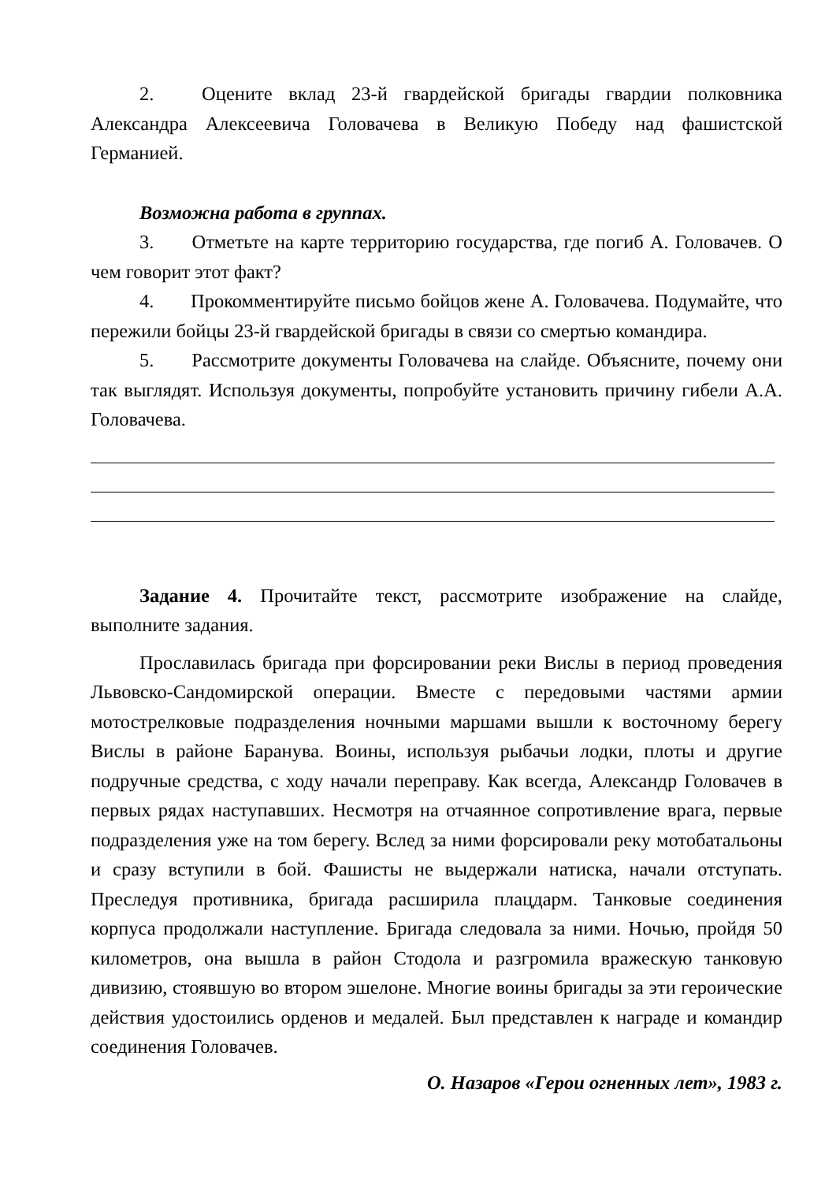2. Оцените вклад 23-й гвардейской бригады гвардии полковника Александра Алексеевича Головачева в Великую Победу над фашистской Германией.
Возможна работа в группах.
3. Отметьте на карте территорию государства, где погиб А. Головачев. О чем говорит этот факт?
4. Прокомментируйте письмо бойцов жене А. Головачева. Подумайте, что пережили бойцы 23-й гвардейской бригады в связи со смертью командира.
5. Рассмотрите документы Головачева на слайде. Объясните, почему они так выглядят. Используя документы, попробуйте установить причину гибели А.А. Головачева.
Задание 4. Прочитайте текст, рассмотрите изображение на слайде, выполните задания.
Прославилась бригада при форсировании реки Вислы в период проведения Львовско-Сандомирской операции. Вместе с передовыми частями армии мотострелковые подразделения ночными маршами вышли к восточному берегу Вислы в районе Баранува. Воины, используя рыбачьи лодки, плоты и другие подручные средства, с ходу начали переправу. Как всегда, Александр Головачев в первых рядах наступавших. Несмотря на отчаянное сопротивление врага, первые подразделения уже на том берегу. Вслед за ними форсировали реку мотобатальоны и сразу вступили в бой. Фашисты не выдержали натиска, начали отступать. Преследуя противника, бригада расширила плацдарм. Танковые соединения корпуса продолжали наступление. Бригада следовала за ними. Ночью, пройдя 50 километров, она вышла в район Стодола и разгромила вражескую танковую дивизию, стоявшую во втором эшелоне. Многие воины бригады за эти героические действия удостоились орденов и медалей. Был представлен к награде и командир соединения Головачев.
О. Назаров «Герои огненных лет», 1983 г.